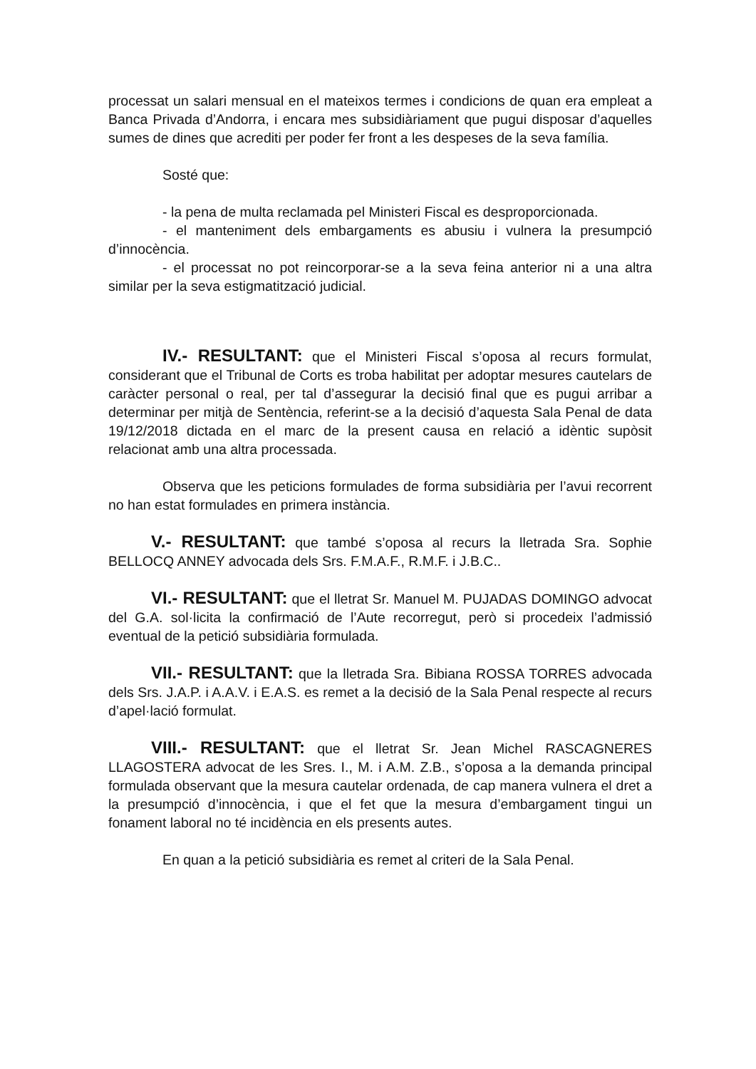processat un salari mensual en el mateixos termes i condicions de quan era empleat a Banca Privada d’Andorra, i encara mes subsidiàriament que pugui disposar d’aquelles sumes de dines que acrediti per poder fer front a les despeses de la seva família.
Sosté que:
- la pena de multa reclamada pel Ministeri Fiscal es desproporcionada.
- el manteniment dels embargaments es abusiu i vulnera la presumpció d’innocència.
- el processat no pot reincorporar-se a la seva feina anterior ni a una altra similar per la seva estigmatització judicial.
IV.- RESULTANT: que el Ministeri Fiscal s’oposa al recurs formulat, considerant que el Tribunal de Corts es troba habilitat per adoptar mesures cautelars de caràcter personal o real, per tal d’assegurar la decisió final que es pugui arribar a determinar per mitjà de Sentència, referint-se a la decisió d’aquesta Sala Penal de data 19/12/2018 dictada en el marc de la present causa en relació a idèntic supòsit relacionat amb una altra processada.
Observa que les peticions formulades de forma subsidiària per l’avui recorrent no han estat formulades en primera instància.
V.- RESULTANT: que també s’oposa al recurs la lletrada Sra. Sophie BELLOCQ ANNEY advocada dels Srs. F.M.A.F., R.M.F. i J.B.C..
VI.- RESULTANT: que el lletrat Sr. Manuel M. PUJADAS DOMINGO advocat del G.A. sol·licita la confirmació de l’Aute recorregut, però si procedeix l’admissió eventual de la petició subsidiària formulada.
VII.- RESULTANT: que la lletrada Sra. Bibiana ROSSA TORRES advocada dels Srs. J.A.P. i A.A.V. i E.A.S. es remet a la decisió de la Sala Penal respecte al recurs d’apel·lació formulat.
VIII.- RESULTANT: que el lletrat Sr. Jean Michel RASCAGNERES LLAGOSTERA advocat de les Sres. I., M. i A.M. Z.B., s’oposa a la demanda principal formulada observant que la mesura cautelar ordenada, de cap manera vulnera el dret a la presumpció d’innocència, i que el fet que la mesura d’embargament tingui un fonament laboral no té incidència en els presents autes.
En quan a la petició subsidiària es remet al criteri de la Sala Penal.